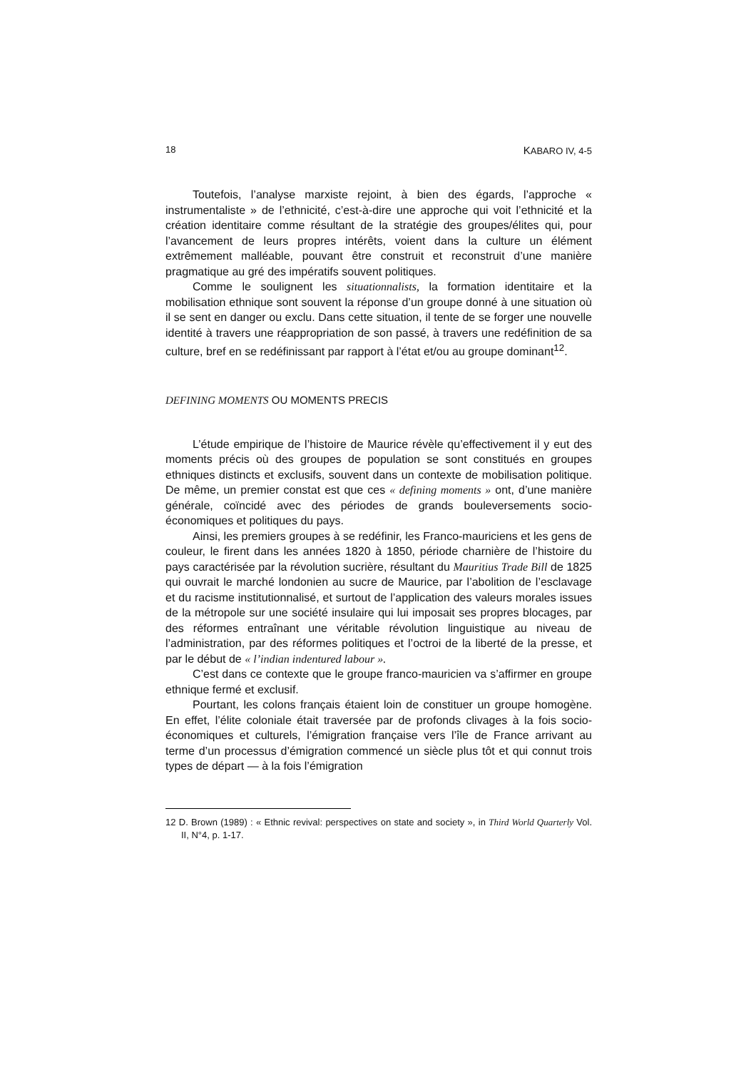18 KABARO IV, 4-5
Toutefois, l’analyse marxiste rejoint, à bien des égards, l’approche « instrumentaliste » de l’ethnicité, c’est-à-dire une approche qui voit l’ethnicité et la création identitaire comme résultant de la stratégie des groupes/élites qui, pour l’avancement de leurs propres intérêts, voient dans la culture un élément extrêmement malléable, pouvant être construit et reconstruit d’une manière pragmatique au gré des impératifs souvent politiques.
Comme le soulignent les situationnalists, la formation identitaire et la mobilisation ethnique sont souvent la réponse d’un groupe donné à une situation où il se sent en danger ou exclu. Dans cette situation, il tente de se forger une nouvelle identité à travers une réappropriation de son passé, à travers une redéfinition de sa culture, bref en se redéfinissant par rapport à l’état et/ou au groupe dominant<sup>12</sup>.
DEFINING MOMENTS OU MOMENTS PRECIS
L’étude empirique de l’histoire de Maurice révèle qu’effectivement il y eut des moments précis où des groupes de population se sont constitués en groupes ethniques distincts et exclusifs, souvent dans un contexte de mobilisation politique. De même, un premier constat est que ces « defining moments » ont, d’une manière générale, coïncidé avec des périodes de grands bouleversements socio-économiques et politiques du pays.
Ainsi, les premiers groupes à se redéfinir, les Franco-mauriciens et les gens de couleur, le firent dans les années 1820 à 1850, période charnière de l’histoire du pays caractérisée par la révolution sucrière, résultant du Mauritius Trade Bill de 1825 qui ouvrait le marché londonien au sucre de Maurice, par l’abolition de l’esclavage et du racisme institutionnalisé, et surtout de l’application des valeurs morales issues de la métropole sur une société insulaire qui lui imposait ses propres blocages, par des réformes entraînant une véritable révolution linguistique au niveau de l’administration, par des réformes politiques et l’octroi de la liberté de la presse, et par le début de « l’indian indentured labour ».
C’est dans ce contexte que le groupe franco-mauricien va s’affirmer en groupe ethnique fermé et exclusif.
Pourtant, les colons français étaient loin de constituer un groupe homogène. En effet, l’élite coloniale était traversée par de profonds clivages à la fois socio-économiques et culturels, l’émigration française vers l’île de France arrivant au terme d’un processus d’émigration commencé un siècle plus tôt et qui connut trois types de départ — à la fois l’émigration
12 D. Brown (1989) : « Ethnic revival: perspectives on state and society », in Third World Quarterly Vol. II, N°4, p. 1-17.